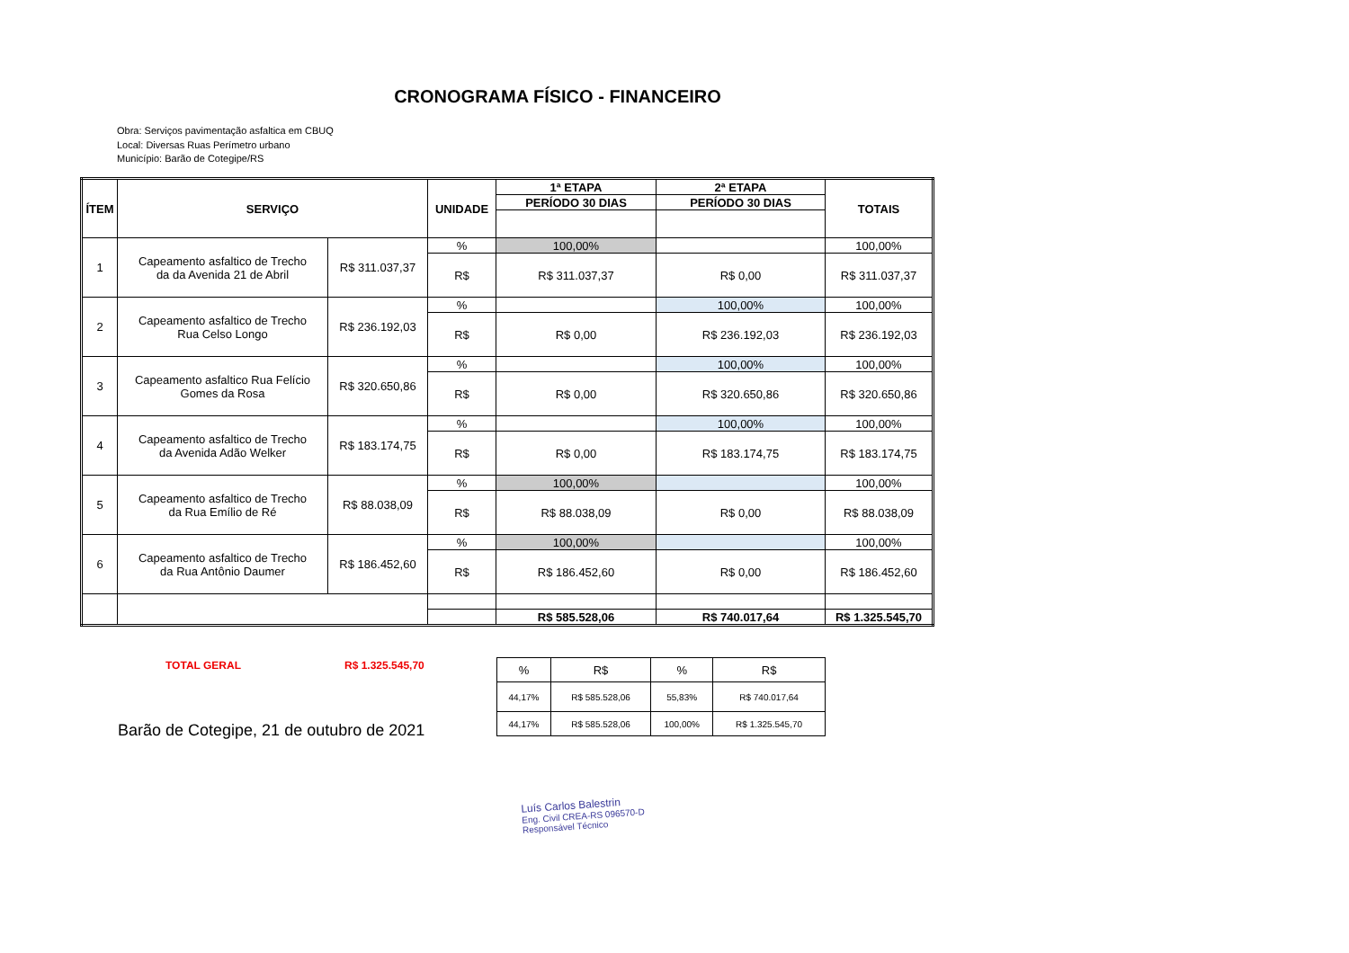CRONOGRAMA FÍSICO - FINANCEIRO
Obra: Serviços pavimentação asfaltica em CBUQ
Local: Diversas Ruas Perímetro urbano
Município: Barão de Cotegipe/RS
| ÍTEM | SERVIÇO | | UNIDADE | 1ª ETAPA | 2ª ETAPA | TOTAIS |
| --- | --- | --- | --- | --- | --- | --- |
| | | | | PERÍODO 30 DIAS | PERÍODO 30 DIAS | |
| 1 | Capeamento asfaltico de Trecho da da Avenida 21 de Abril | R$ 311.037,37 | % | 100,00% | | 100,00% |
| | | | R$ | R$ 311.037,37 | R$ 0,00 | R$ 311.037,37 |
| 2 | Capeamento asfaltico de Trecho Rua Celso Longo | R$ 236.192,03 | % | | 100,00% | 100,00% |
| | | | R$ | R$ 0,00 | R$ 236.192,03 | R$ 236.192,03 |
| 3 | Capeamento asfaltico Rua Felício Gomes da Rosa | R$ 320.650,86 | % | | 100,00% | 100,00% |
| | | | R$ | R$ 0,00 | R$ 320.650,86 | R$ 320.650,86 |
| 4 | Capeamento asfaltico de Trecho da Avenida Adão Welker | R$ 183.174,75 | % | | 100,00% | 100,00% |
| | | | R$ | R$ 0,00 | R$ 183.174,75 | R$ 183.174,75 |
| 5 | Capeamento asfaltico de Trecho da Rua Emílio de Ré | R$ 88.038,09 | % | 100,00% | | 100,00% |
| | | | R$ | R$ 88.038,09 | R$ 0,00 | R$ 88.038,09 |
| 6 | Capeamento asfaltico de Trecho da Rua Antônio Daumer | R$ 186.452,60 | % | 100,00% | | 100,00% |
| | | | R$ | R$ 186.452,60 | R$ 0,00 | R$ 186.452,60 |
| | | | | R$ 585.528,06 | R$ 740.017,64 | R$ 1.325.545,70 |
TOTAL GERAL R$ 1.325.545,70
| % | R$ | % | R$ |
| 44,17% | R$ 585.528,06 | 55,83% | R$ 740.017,64 |
| 44,17% | R$ 585.528,06 | 100,00% | R$ 1.325.545,70 |
Barão de Cotegipe, 21 de outubro de 2021
Luís Carlos Balestrin
Eng. Civil CREA-RS 096570-D
Responsável Técnico